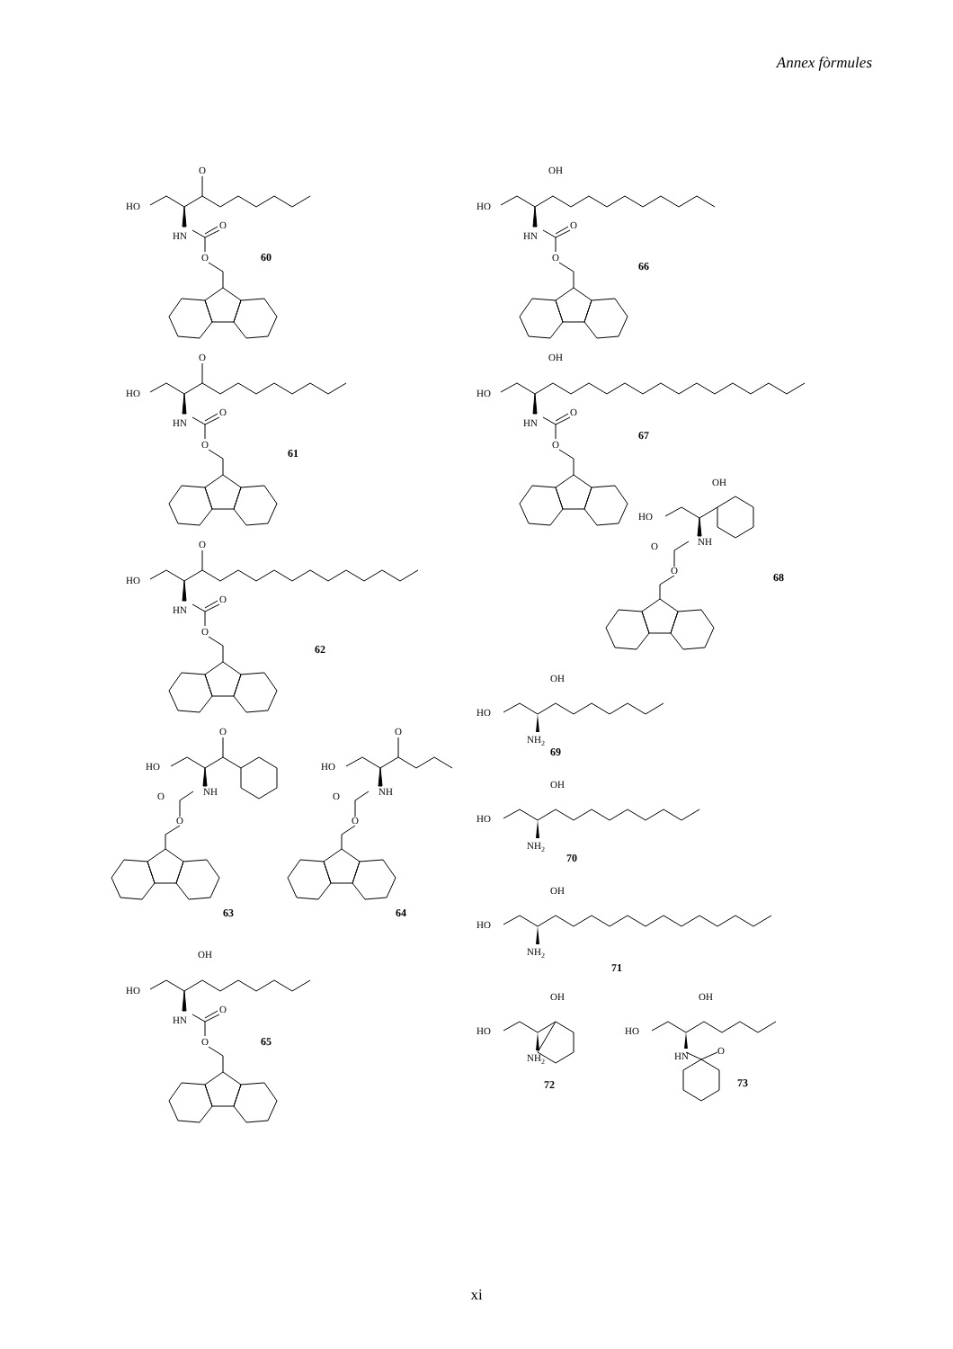Annex fòrmules
O
HO
HN
O
O
60
O
HO
HN
O
O
61
O
HO
HN
O
O
62
O
HO
NH
O
O
O
HO
NH
O
O
63
64
OH
HO
HN
O
O
65
OH
HO
HN
O
O
66
OH
HO
HN
O
O
67
OH
HO
NH
O
O
68
OH
HO
NH2
69
OH
HO
NH2
70
OH
HO
NH2
71
OH
HO
NH2
OH
HO
HN
O
72
73
xi